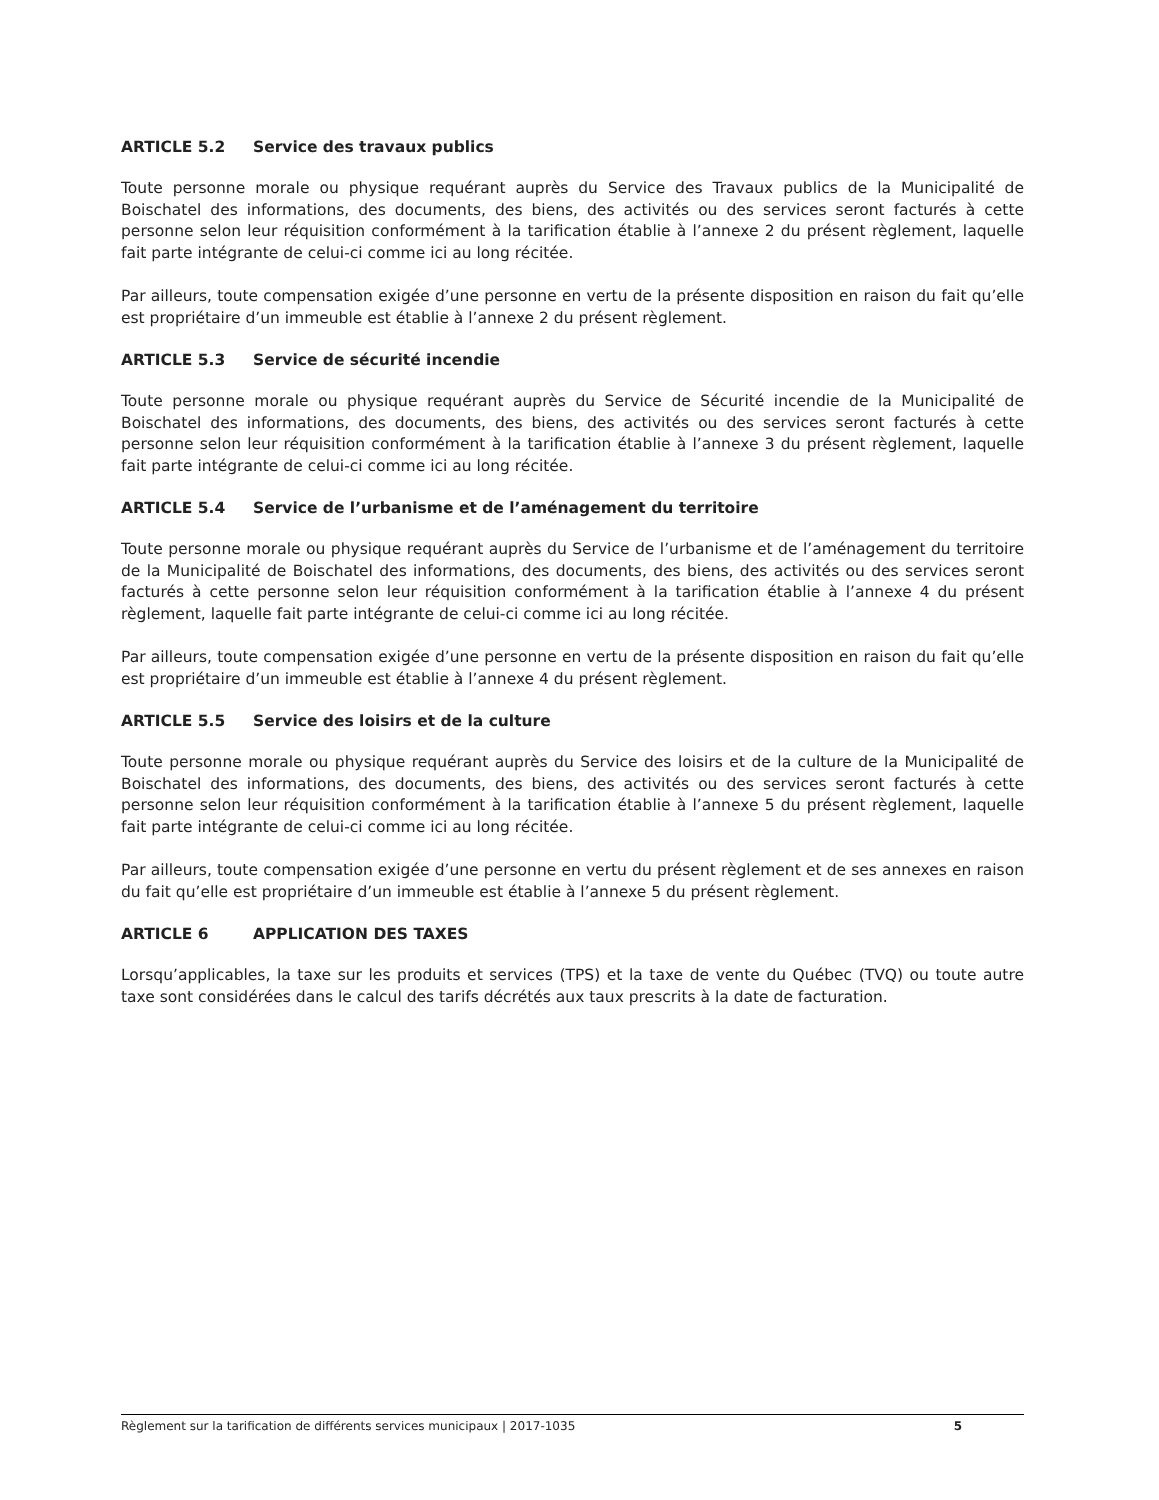ARTICLE 5.2 Service des travaux publics
Toute personne morale ou physique requérant auprès du Service des Travaux publics de la Municipalité de Boischatel des informations, des documents, des biens, des activités ou des services seront facturés à cette personne selon leur réquisition conformément à la tarification établie à l’annexe 2 du présent règlement, laquelle fait parte intégrante de celui-ci comme ici au long récitée.
Par ailleurs, toute compensation exigée d’une personne en vertu de la présente disposition en raison du fait qu’elle est propriétaire d’un immeuble est établie à l’annexe 2 du présent règlement.
ARTICLE 5.3 Service de sécurité incendie
Toute personne morale ou physique requérant auprès du Service de Sécurité incendie de la Municipalité de Boischatel des informations, des documents, des biens, des activités ou des services seront facturés à cette personne selon leur réquisition conformément à la tarification établie à l’annexe 3 du présent règlement, laquelle fait parte intégrante de celui-ci comme ici au long récitée.
ARTICLE 5.4 Service de l’urbanisme et de l’aménagement du territoire
Toute personne morale ou physique requérant auprès du Service de l’urbanisme et de l’aménagement du territoire de la Municipalité de Boischatel des informations, des documents, des biens, des activités ou des services seront facturés à cette personne selon leur réquisition conformément à la tarification établie à l’annexe 4 du présent règlement, laquelle fait parte intégrante de celui-ci comme ici au long récitée.
Par ailleurs, toute compensation exigée d’une personne en vertu de la présente disposition en raison du fait qu’elle est propriétaire d’un immeuble est établie à l’annexe 4 du présent règlement.
ARTICLE 5.5 Service des loisirs et de la culture
Toute personne morale ou physique requérant auprès du Service des loisirs et de la culture de la Municipalité de Boischatel des informations, des documents, des biens, des activités ou des services seront facturés à cette personne selon leur réquisition conformément à la tarification établie à l’annexe 5 du présent règlement, laquelle fait parte intégrante de celui-ci comme ici au long récitée.
Par ailleurs, toute compensation exigée d’une personne en vertu du présent règlement et de ses annexes en raison du fait qu’elle est propriétaire d’un immeuble est établie à l’annexe 5 du présent règlement.
ARTICLE 6 APPLICATION DES TAXES
Lorsqu’applicables, la taxe sur les produits et services (TPS) et la taxe de vente du Québec (TVQ) ou toute autre taxe sont considérées dans le calcul des tarifs décrétés aux taux prescrits à la date de facturation.
Règlement sur la tarification de différents services municipaux | 2017-1035 5